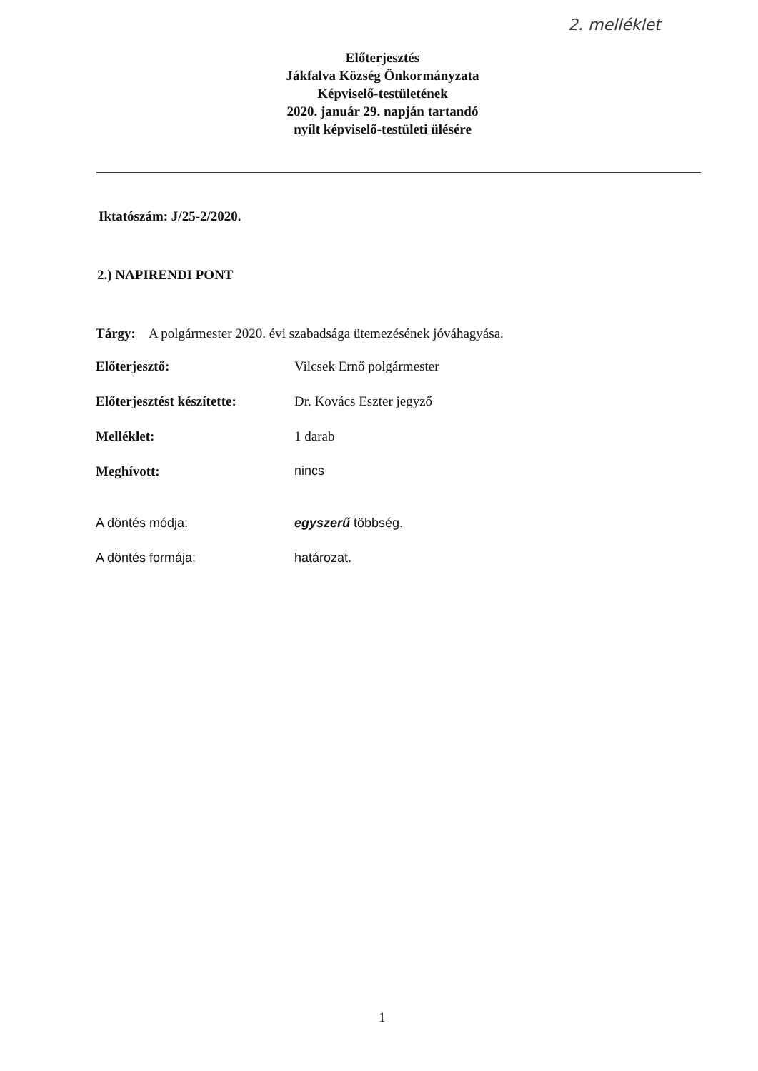2. melléklet
Előterjesztés
Jákfalva Község Önkormányzata
Képviselő-testületének
2020. január 29. napján tartandó
nyílt képviselő-testületi ülésére
Iktatószám: J/25-2/2020.
2.) NAPIRENDI PONT
Tárgy: A polgármester 2020. évi szabadsága ütemezésének jóváhagyása.
Előterjesztő: Vilcsek Ernő polgármester
Előterjesztést készítette:
Dr. Kovács Eszter jegyző
Melléklet: 1 darab
Meghívott: nincs
A döntés módja: egyszerű többség.
A döntés formája: határozat.
1